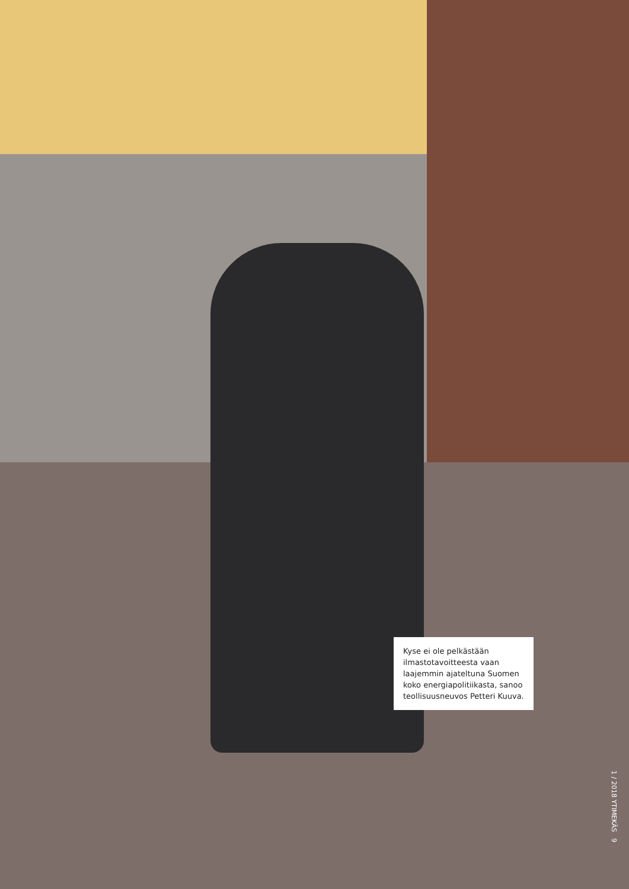Kyse ei ole pelkästään ilmastotavoitteesta vaan laajemmin ajateltuna Suomen koko energiapolitiikasta, sanoo teollisuusneuvos Petteri Kuuva.
1 / 2018 YTIMEKÄS 9